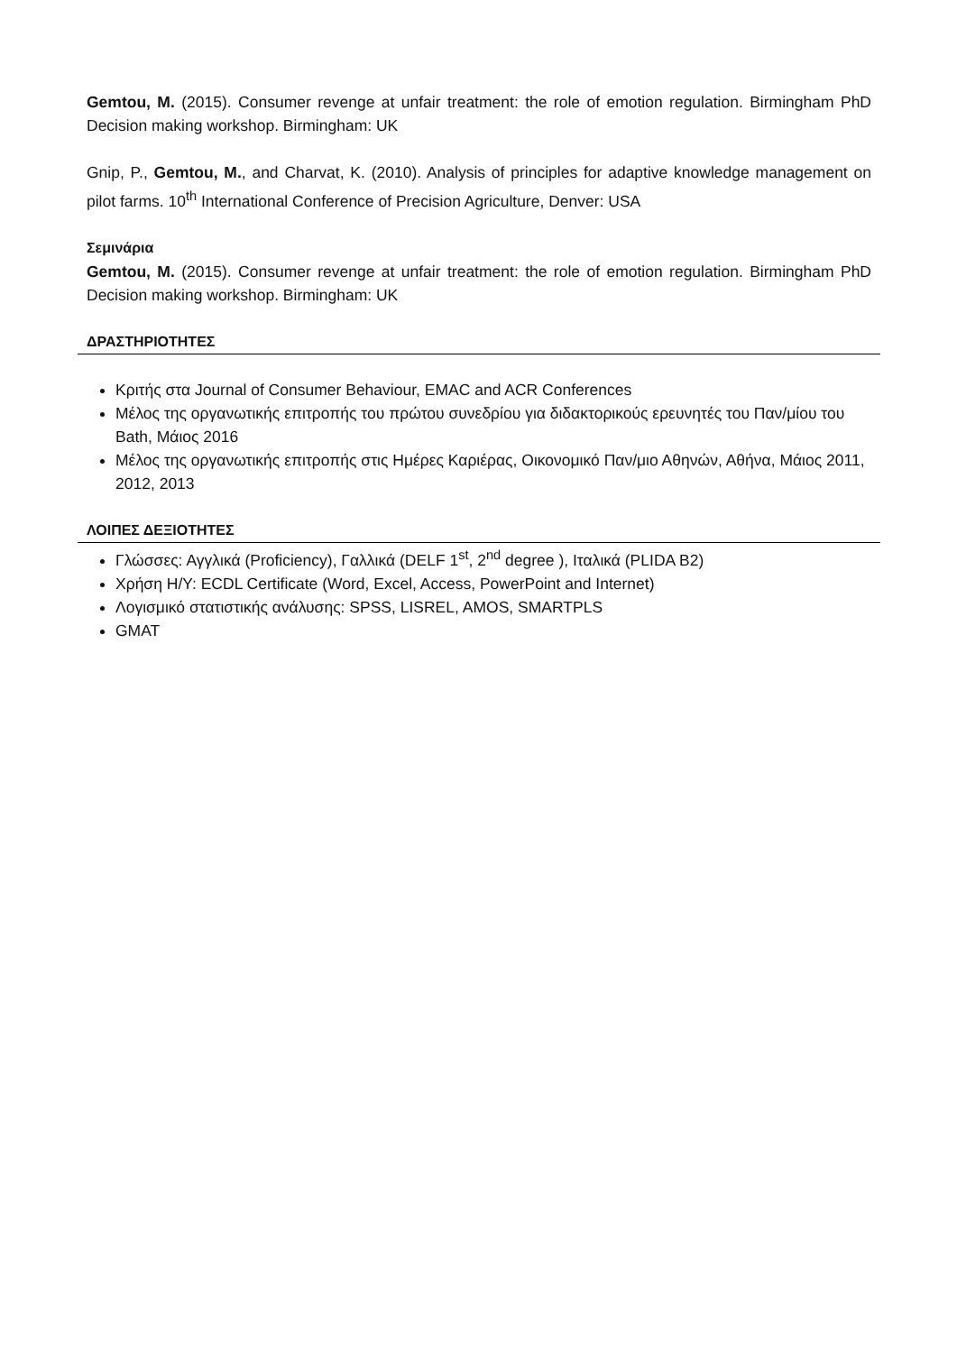Gemtou, M. (2015). Consumer revenge at unfair treatment: the role of emotion regulation. Birmingham PhD Decision making workshop. Birmingham: UK
Gnip, P., Gemtou, M., and Charvat, K. (2010). Analysis of principles for adaptive knowledge management on pilot farms. 10<sup>th</sup> International Conference of Precision Agriculture, Denver: USA
Σεμινάρια
Gemtou, M. (2015). Consumer revenge at unfair treatment: the role of emotion regulation. Birmingham PhD Decision making workshop. Birmingham: UK
ΔΡΑΣΤΗΡΙΟΤΗΤΕΣ
Κριτής στα Journal of Consumer Behaviour, EMAC and ACR Conferences
Μέλος της οργανωτικής επιτροπής του πρώτου συνεδρίου για διδακτορικούς ερευνητές του Παν/μίου του Bath, Μάιος 2016
Μέλος της οργανωτικής επιτροπής στις Ημέρες Καριέρας, Οικονομικό Παν/μιο Αθηνών, Αθήνα, Μάιος 2011, 2012, 2013
ΛΟΙΠΕΣ ΔΕΞΙΟΤΗΤΕΣ
Γλώσσες: Αγγλικά (Proficiency), Γαλλικά (DELF 1<sup>st</sup>, 2<sup>nd</sup> degree ), Ιταλικά (PLIDA B2)
Χρήση Η/Υ: ECDL Certificate (Word, Excel, Access, PowerPoint and Internet)
Λογισμικό στατιστικής ανάλυσης: SPSS, LISREL, AMOS, SMARTPLS
GMAT